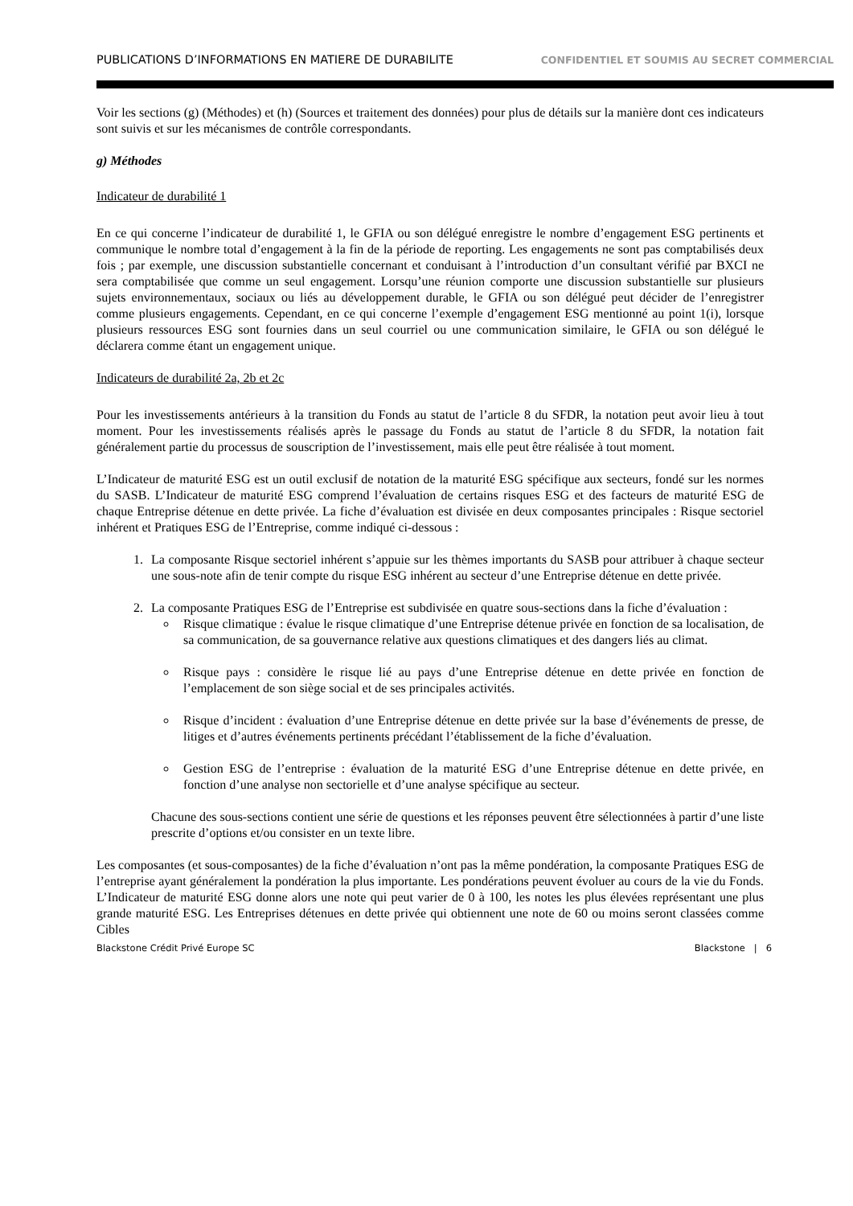PUBLICATIONS D’INFORMATIONS EN MATIERE DE DURABILITE CONFIDENTIEL ET SOUMIS AU SECRET COMMERCIAL
Voir les sections (g) (Méthodes) et (h) (Sources et traitement des données) pour plus de détails sur la manière dont ces indicateurs sont suivis et sur les mécanismes de contrôle correspondants.
g) Méthodes
Indicateur de durabilité 1
En ce qui concerne l’indicateur de durabilité 1, le GFIA ou son délégué enregistre le nombre d’engagement ESG pertinents et communique le nombre total d’engagement à la fin de la période de reporting. Les engagements ne sont pas comptabilisés deux fois ; par exemple, une discussion substantielle concernant et conduisant à l’introduction d’un consultant vérifié par BXCI ne sera comptabilisée que comme un seul engagement. Lorsqu’une réunion comporte une discussion substantielle sur plusieurs sujets environnementaux, sociaux ou liés au développement durable, le GFIA ou son délégué peut décider de l’enregistrer comme plusieurs engagements. Cependant, en ce qui concerne l’exemple d’engagement ESG mentionné au point 1(i), lorsque plusieurs ressources ESG sont fournies dans un seul courriel ou une communication similaire, le GFIA ou son délégué le déclarera comme étant un engagement unique.
Indicateurs de durabilité 2a, 2b et 2c
Pour les investissements antérieurs à la transition du Fonds au statut de l’article 8 du SFDR, la notation peut avoir lieu à tout moment. Pour les investissements réalisés après le passage du Fonds au statut de l’article 8 du SFDR, la notation fait généralement partie du processus de souscription de l’investissement, mais elle peut être réalisée à tout moment.
L’Indicateur de maturité ESG est un outil exclusif de notation de la maturité ESG spécifique aux secteurs, fondé sur les normes du SASB. L’Indicateur de maturité ESG comprend l’évaluation de certains risques ESG et des facteurs de maturité ESG de chaque Entreprise détenue en dette privée. La fiche d’évaluation est divisée en deux composantes principales : Risque sectoriel inhérent et Pratiques ESG de l’Entreprise, comme indiqué ci-dessous :
1. La composante Risque sectoriel inhérent s’appuie sur les thèmes importants du SASB pour attribuer à chaque secteur une sous-note afin de tenir compte du risque ESG inhérent au secteur d’une Entreprise détenue en dette privée.
2. La composante Pratiques ESG de l’Entreprise est subdivisée en quatre sous-sections dans la fiche d’évaluation :
Risque climatique : évalue le risque climatique d’une Entreprise détenue privée en fonction de sa localisation, de sa communication, de sa gouvernance relative aux questions climatiques et des dangers liés au climat.
Risque pays : considère le risque lié au pays d’une Entreprise détenue en dette privée en fonction de l’emplacement de son siège social et de ses principales activités.
Risque d’incident : évaluation d’une Entreprise détenue en dette privée sur la base d’événements de presse, de litiges et d’autres événements pertinents précédant l’établissement de la fiche d’évaluation.
Gestion ESG de l’entreprise : évaluation de la maturité ESG d’une Entreprise détenue en dette privée, en fonction d’une analyse non sectorielle et d’une analyse spécifique au secteur.
Chacune des sous-sections contient une série de questions et les réponses peuvent être sélectionnées à partir d’une liste prescrite d’options et/ou consister en un texte libre.
Les composantes (et sous-composantes) de la fiche d’évaluation n’ont pas la même pondération, la composante Pratiques ESG de l’entreprise ayant généralement la pondération la plus importante. Les pondérations peuvent évoluer au cours de la vie du Fonds. L’Indicateur de maturité ESG donne alors une note qui peut varier de 0 à 100, les notes les plus élevées représentant une plus grande maturité ESG. Les Entreprises détenues en dette privée qui obtiennent une note de 60 ou moins seront classées comme Cibles
Blackstone Crédit Privé Europe SC Blackstone | 6